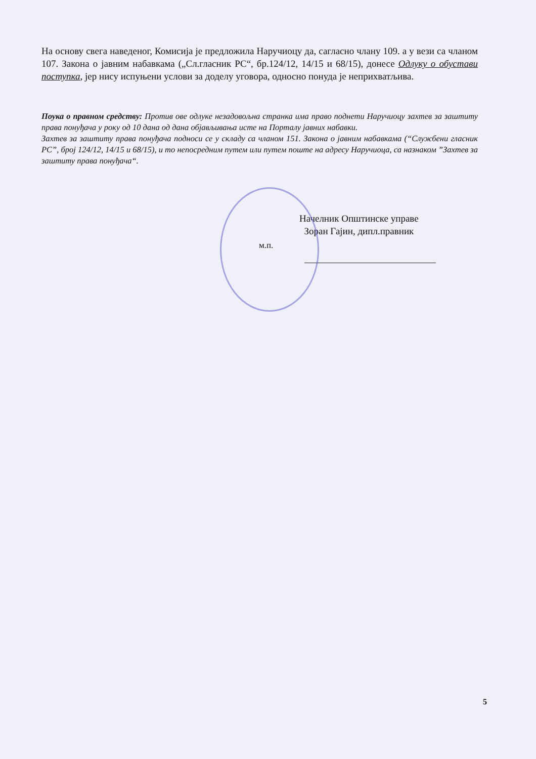На основу свега наведеног, Комисија је предложила Наручиоцу да, сагласно члану 109. а у вези са чланом 107. Закона о јавним набавкама („Сл.гласник РС“, бр.124/12, 14/15 и 68/15), донесе Одлуку о обустави поступка, јер нису испуњени услови за доделу уговора, односно понуда је неприхватљива.
Поука о правном средству: Против ове одлуке незадовољна странка има право поднети Наручиоцу захтев за заштиту права понуђача у року од 10 дана од дана објављивања исте на Порталу јавних набавки.
Захтев за заштиту права понуђача подноси се у складу са чланом 151. Закона о јавним набавкама (“Службени гласник РС”, број 124/12, 14/15 и 68/15), и то непосредним путем или путем поште на адресу Наручиоца, са назнаком ”Захтев за заштиту права понуђача“.
Начелник Општинске управе
Зоран Гајин, дипл.правник
м.п.
5